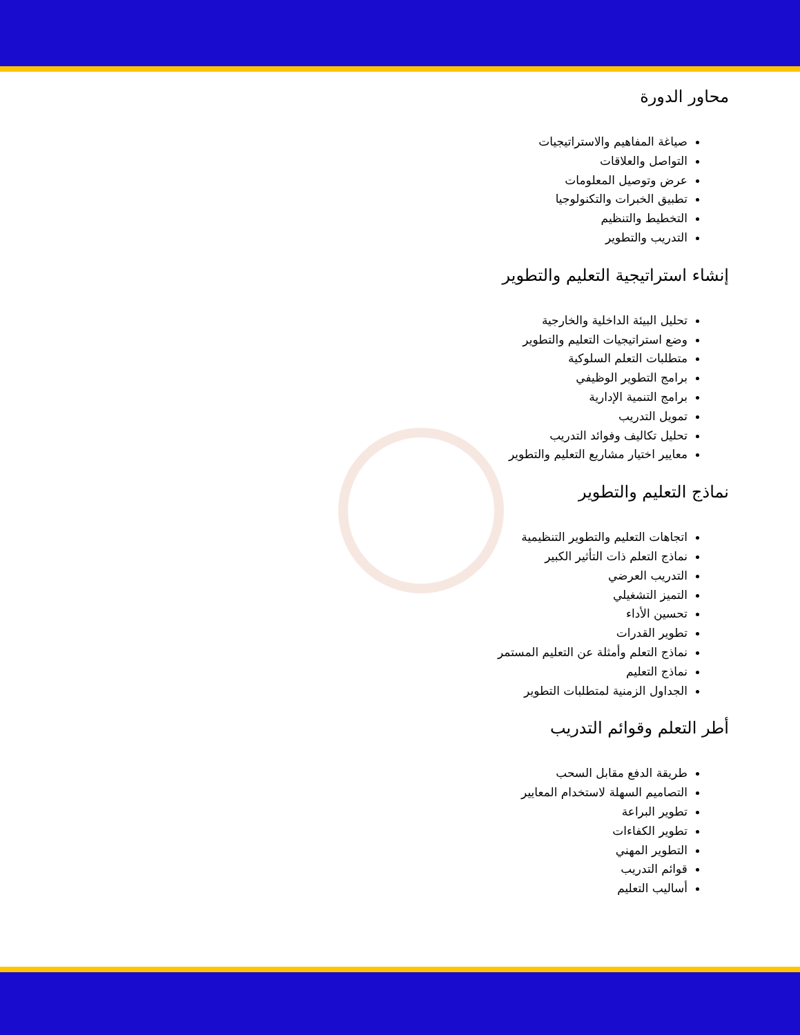محاور الدورة
صياغة المفاهيم والاستراتيجيات
التواصل والعلاقات
عرض وتوصيل المعلومات
تطبيق الخبرات والتكنولوجيا
التخطيط والتنظيم
التدريب والتطوير
إنشاء استراتيجية التعليم والتطوير
تحليل البيئة الداخلية والخارجية
وضع استراتيجيات التعليم والتطوير
متطلبات التعلم السلوكية
برامج التطوير الوظيفي
برامج التنمية الإدارية
تمويل التدريب
تحليل تكاليف وفوائد التدريب
معايير اختيار مشاريع التعليم والتطوير
نماذج التعليم والتطوير
اتجاهات التعليم والتطوير التنظيمية
نماذج التعلم ذات التأثير الكبير
التدريب العرضي
التميز التشغيلي
تحسين الأداء
تطوير القدرات
نماذج التعلم وأمثلة عن التعليم المستمر
نماذج التعليم
الجداول الزمنية لمتطلبات التطوير
أطر التعلم وقوائم التدريب
طريقة الدفع مقابل السحب
التصاميم السهلة لاستخدام المعايير
تطوير البراعة
تطوير الكفاءات
التطوير المهني
قوائم التدريب
أساليب التعليم